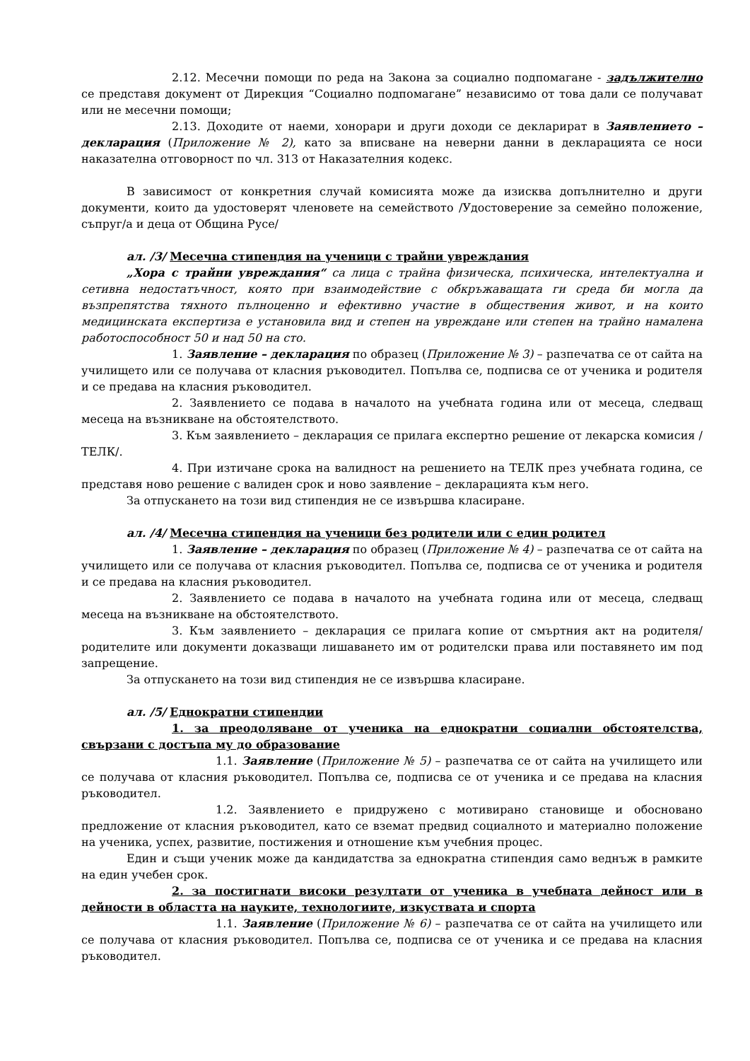2.12. Месечни помощи по реда на Закона за социално подпомагане - задължително се представя документ от Дирекция “Социално подпомагане” независимо от това дали се получават или не месечни помощи;
2.13. Доходите от наеми, хонорари и други доходи се декларират в Заявлението – декларация (Приложение № 2), като за вписване на неверни данни в декларацията се носи наказателна отговорност по чл. 313 от Наказателния кодекс.
В зависимост от конкретния случай комисията може да изисква допълнително и други документи, които да удостоверят членовете на семейството /Удостоверение за семейно положение, съпруг/а и деца от Община Русе/
ал. /3/ Месечна стипендия на ученици с трайни увреждания
„Хора с трайни увреждания“ са лица с трайна физическа, психическа, интелектуална и сетивна недостатъчност, която при взаимодействие с обкръжаващата ги среда би могла да възпрепятства тяхното пълноценно и ефективно участие в обществения живот, и на които медицинската експертиза е установила вид и степен на увреждане или степен на трайно намалена работоспособност 50 и над 50 на сто.
1. Заявление – декларация по образец (Приложение № 3) – разпечатва се от сайта на училището или се получава от класния ръководител. Попълва се, подписва се от ученика и родителя и се предава на класния ръководител.
2. Заявлението се подава в началото на учебната година или от месеца, следващ месеца на възникване на обстоятелството.
3. Към заявлението – декларация се прилага експертно решение от лекарска комисия /ТЕЛК/.
4. При изтичане срока на валидност на решението на ТЕЛК през учебната година, се представя ново решение с валиден срок и ново заявление – декларацията към него.
За отпускането на този вид стипендия не се извършва класиране.
ал. /4/ Месечна стипендия на ученици без родители или с един родител
1. Заявление – декларация по образец (Приложение № 4) – разпечатва се от сайта на училището или се получава от класния ръководител. Попълва се, подписва се от ученика и родителя и се предава на класния ръководител.
2. Заявлението се подава в началото на учебната година или от месеца, следващ месеца на възникване на обстоятелството.
3. Към заявлението – декларация се прилага копие от смъртния акт на родителя/родителите или документи доказващи лишаването им от родителски права или поставянето им под запрещение.
За отпускането на този вид стипендия не се извършва класиране.
ал. /5/ Еднократни стипендии
1. за преодоляване от ученика на еднократни социални обстоятелства, свързани с достъпа му до образование
1.1. Заявление (Приложение № 5) – разпечатва се от сайта на училището или се получава от класния ръководител. Попълва се, подписва се от ученика и се предава на класния ръководител.
1.2. Заявлението е придружено с мотивирано становище и обосновано предложение от класния ръководител, като се вземат предвид социалното и материално положение на ученика, успех, развитие, постижения и отношение към учебния процес.
Един и същи ученик може да кандидатства за еднократна стипендия само веднъж в рамките на един учебен срок.
2. за постигнати високи резултати от ученика в учебната дейност или в дейности в областта на науките, технологиите, изкуствата и спорта
1.1. Заявление (Приложение № 6) – разпечатва се от сайта на училището или се получава от класния ръководител. Попълва се, подписва се от ученика и се предава на класния ръководител.